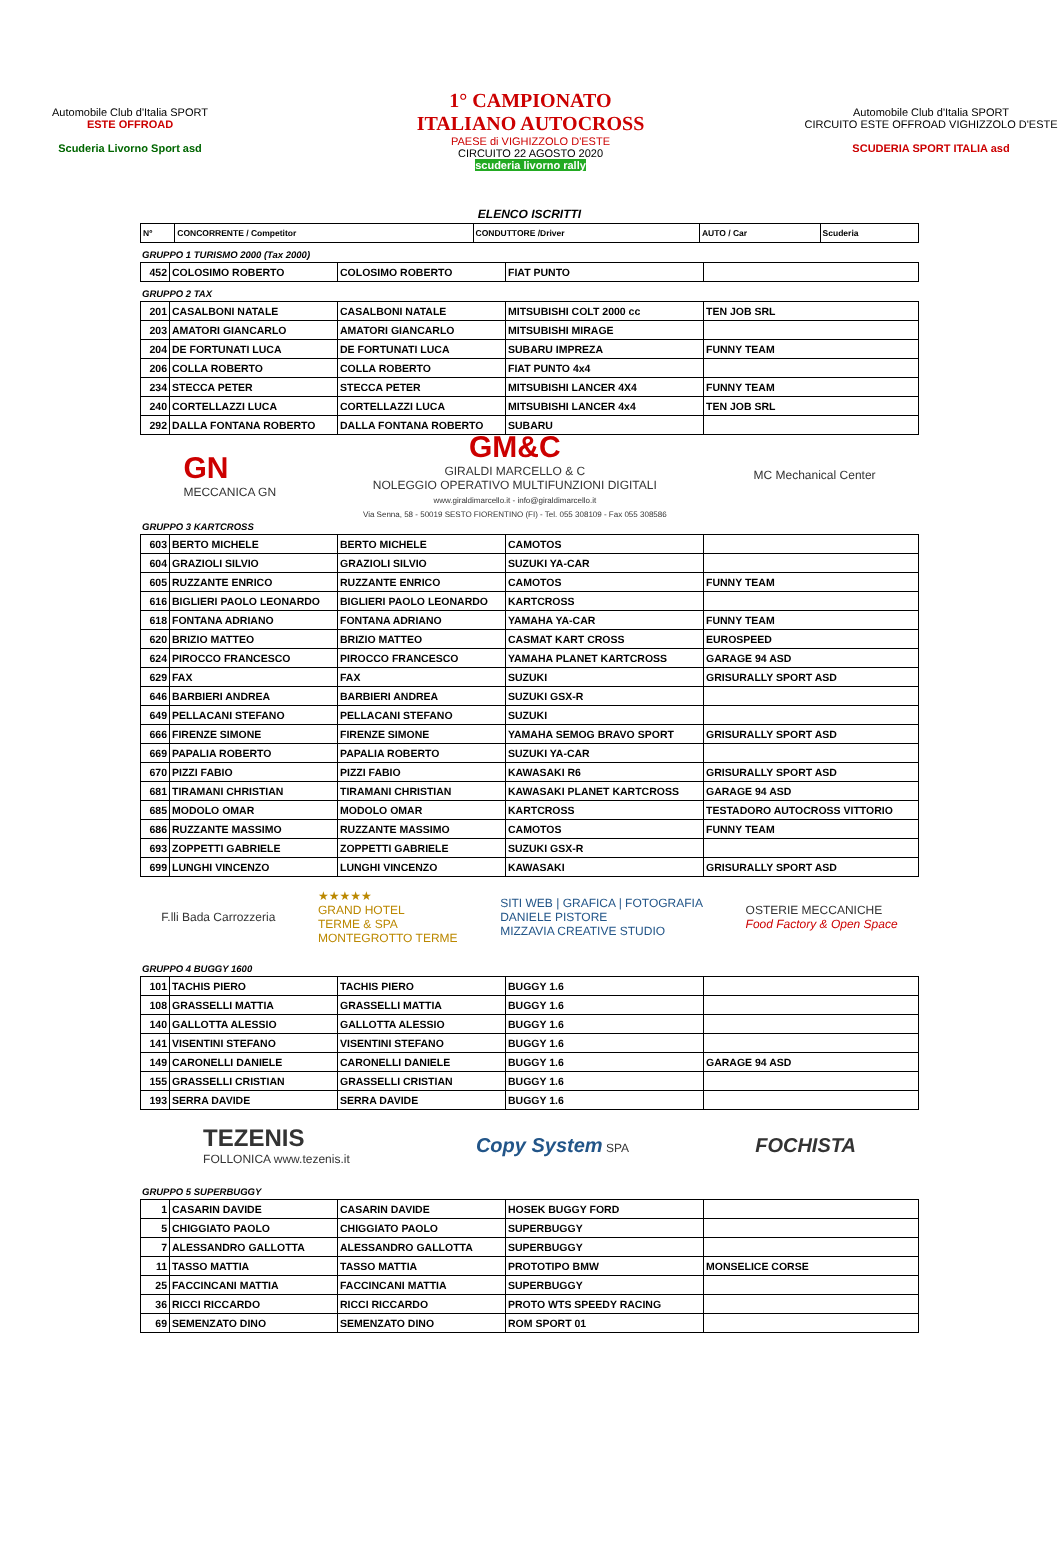Automobile Club d'Italia SPORT
ESTE OFFROAD
Scuderia Livorno Sport asd
1° CAMPIONATO ITALIANO AUTOCROSS
PAESE di VIGHIZZOLO D'ESTE
CIRCUITO 22 AGOSTO 2020
scuderia livorno rally
Automobile Club d'Italia SPORT
CIRCUITO ESTE OFFROAD VIGHIZZOLO D'ESTE
SCUDERIA SPORT ITALIA asd
ELENCO ISCRITTI
| Nº | CONCORRENTE / Competitor | CONDUTTORE /Driver | AUTO / Car | Scuderia |
GRUPPO 1 TURISMO 2000 (Tax 2000)
| 452 | COLOSIMO ROBERTO | COLOSIMO ROBERTO | FIAT PUNTO | |
GRUPPO 2 TAX
| 201 | CASALBONI NATALE | CASALBONI NATALE | MITSUBISHI COLT 2000 cc | TEN JOB SRL |
| 203 | AMATORI GIANCARLO | AMATORI GIANCARLO | MITSUBISHI MIRAGE | |
| 204 | DE FORTUNATI LUCA | DE FORTUNATI LUCA | SUBARU IMPREZA | FUNNY TEAM |
| 206 | COLLA ROBERTO | COLLA ROBERTO | FIAT PUNTO 4x4 | |
| 234 | STECCA PETER | STECCA PETER | MITSUBISHI LANCER 4X4 | FUNNY TEAM |
| 240 | CORTELLAZZI LUCA | CORTELLAZZI LUCA | MITSUBISHI LANCER 4x4 | TEN JOB SRL |
| 292 | DALLA FONTANA ROBERTO | DALLA FONTANA ROBERTO | SUBARU | |
GN
MECCANICA GN
GM&C
GIRALDI MARCELLO & C
NOLEGGIO OPERATIVO MULTIFUNZIONI DIGITALI
www.giraldimarcello.it - info@giraldimarcello.it
Via Senna, 58 - 50019 SESTO FIORENTINO (FI) - Tel. 055 308109 - Fax 055 308586
MC Mechanical Center
GRUPPO 3 KARTCROSS
| 603 | BERTO MICHELE | BERTO MICHELE | CAMOTOS | |
| 604 | GRAZIOLI SILVIO | GRAZIOLI SILVIO | SUZUKI YA-CAR | |
| 605 | RUZZANTE ENRICO | RUZZANTE ENRICO | CAMOTOS | FUNNY TEAM |
| 616 | BIGLIERI PAOLO LEONARDO | BIGLIERI PAOLO LEONARDO | KARTCROSS | |
| 618 | FONTANA ADRIANO | FONTANA ADRIANO | YAMAHA YA-CAR | FUNNY TEAM |
| 620 | BRIZIO MATTEO | BRIZIO MATTEO | CASMAT KART CROSS | EUROSPEED |
| 624 | PIROCCO FRANCESCO | PIROCCO FRANCESCO | YAMAHA PLANET KARTCROSS | GARAGE 94 ASD |
| 629 | FAX | FAX | SUZUKI | GRISURALLY SPORT ASD |
| 646 | BARBIERI ANDREA | BARBIERI ANDREA | SUZUKI GSX-R | |
| 649 | PELLACANI STEFANO | PELLACANI STEFANO | SUZUKI | |
| 666 | FIRENZE SIMONE | FIRENZE SIMONE | YAMAHA SEMOG BRAVO SPORT | GRISURALLY SPORT ASD |
| 669 | PAPALIA ROBERTO | PAPALIA ROBERTO | SUZUKI YA-CAR | |
| 670 | PIZZI FABIO | PIZZI FABIO | KAWASAKI R6 | GRISURALLY SPORT ASD |
| 681 | TIRAMANI CHRISTIAN | TIRAMANI CHRISTIAN | KAWASAKI PLANET KARTCROSS | GARAGE 94 ASD |
| 685 | MODOLO OMAR | MODOLO OMAR | KARTCROSS | TESTADORO AUTOCROSS VITTORIO |
| 686 | RUZZANTE MASSIMO | RUZZANTE MASSIMO | CAMOTOS | FUNNY TEAM |
| 693 | ZOPPETTI GABRIELE | ZOPPETTI GABRIELE | SUZUKI GSX-R | |
| 699 | LUNGHI VINCENZO | LUNGHI VINCENZO | KAWASAKI | GRISURALLY SPORT ASD |
F.lli Bada Carrozzeria
★★★★★
GRAND HOTEL
TERME & SPA
MONTEGROTTO TERME
SITI WEB | GRAFICA | FOTOGRAFIA
DANIELE PISTORE
MIZZAVIA CREATIVE STUDIO
OSTERIE MECCANICHE
Food Factory & Open Space
GRUPPO 4 BUGGY 1600
| 101 | TACHIS PIERO | TACHIS PIERO | BUGGY 1.6 | |
| 108 | GRASSELLI MATTIA | GRASSELLI MATTIA | BUGGY 1.6 | |
| 140 | GALLOTTA ALESSIO | GALLOTTA ALESSIO | BUGGY 1.6 | |
| 141 | VISENTINI STEFANO | VISENTINI STEFANO | BUGGY 1.6 | |
| 149 | CARONELLI DANIELE | CARONELLI DANIELE | BUGGY 1.6 | GARAGE 94 ASD |
| 155 | GRASSELLI CRISTIAN | GRASSELLI CRISTIAN | BUGGY 1.6 | |
| 193 | SERRA DAVIDE | SERRA DAVIDE | BUGGY 1.6 | |
TEZENIS
FOLLONICA www.tezenis.it
Copy System SPA
FOCHISTA
GRUPPO 5 SUPERBUGGY
| 1 | CASARIN DAVIDE | CASARIN DAVIDE | HOSEK BUGGY FORD | |
| 5 | CHIGGIATO PAOLO | CHIGGIATO PAOLO | SUPERBUGGY | |
| 7 | ALESSANDRO GALLOTTA | ALESSANDRO GALLOTTA | SUPERBUGGY | |
| 11 | TASSO MATTIA | TASSO MATTIA | PROTOTIPO BMW | MONSELICE CORSE |
| 25 | FACCINCANI MATTIA | FACCINCANI MATTIA | SUPERBUGGY | |
| 36 | RICCI RICCARDO | RICCI RICCARDO | PROTO WTS SPEEDY RACING | |
| 69 | SEMENZATO DINO | SEMENZATO DINO | ROM SPORT 01 | |